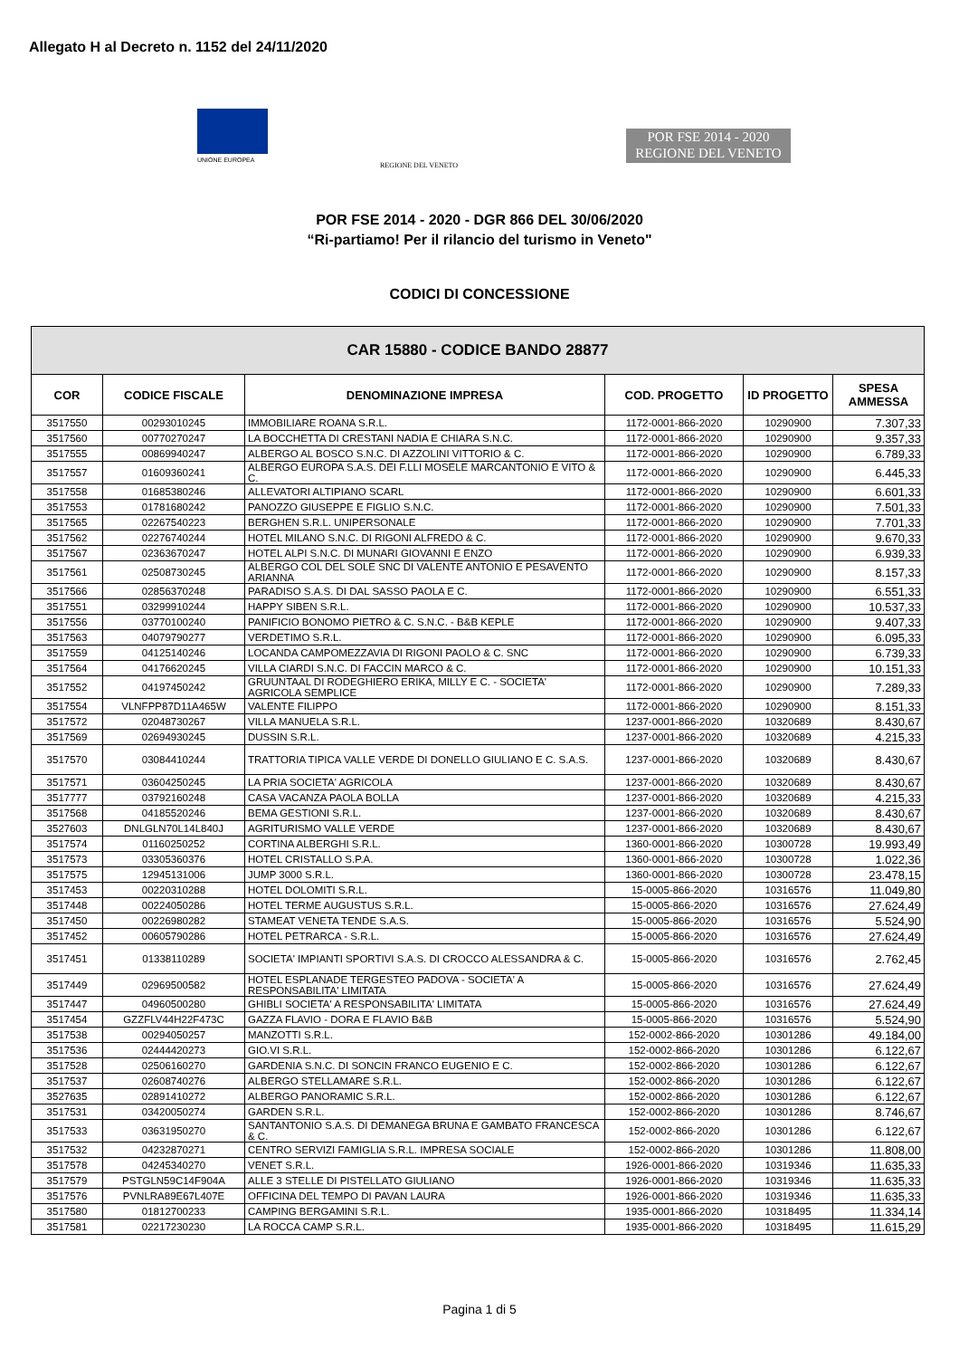Allegato H al Decreto n. 1152 del 24/11/2020
UNIONE EUROPEA
REGIONE DEL VENETO
POR FSE 2014 - 2020
REGIONE DEL VENETO
POR FSE 2014 - 2020 - DGR 866 DEL 30/06/2020
“Ri-partiamo! Per il rilancio del turismo in Veneto"
CODICI DI CONCESSIONE
| CAR 15880 - CODICE BANDO 28877 | | | | | |
| --- | --- | --- | --- | --- | --- |
| COR | CODICE FISCALE | DENOMINAZIONE IMPRESA | COD. PROGETTO | ID PROGETTO | SPESA AMMESSA |
| 3517550 | 00293010245 | IMMOBILIARE ROANA S.R.L. | 1172-0001-866-2020 | 10290900 | 7.307,33 |
| 3517560 | 00770270247 | LA BOCCHETTA DI CRESTANI NADIA E CHIARA S.N.C. | 1172-0001-866-2020 | 10290900 | 9.357,33 |
| 3517555 | 00869940247 | ALBERGO AL BOSCO S.N.C. DI AZZOLINI VITTORIO & C. | 1172-0001-866-2020 | 10290900 | 6.789,33 |
| 3517557 | 01609360241 | ALBERGO EUROPA S.A.S. DEI F.LLI MOSELE MARCANTONIO E VITO & C. | 1172-0001-866-2020 | 10290900 | 6.445,33 |
| 3517558 | 01685380246 | ALLEVATORI ALTIPIANO SCARL | 1172-0001-866-2020 | 10290900 | 6.601,33 |
| 3517553 | 01781680242 | PANOZZO GIUSEPPE E FIGLIO S.N.C. | 1172-0001-866-2020 | 10290900 | 7.501,33 |
| 3517565 | 02267540223 | BERGHEN S.R.L. UNIPERSONALE | 1172-0001-866-2020 | 10290900 | 7.701,33 |
| 3517562 | 02276740244 | HOTEL MILANO S.N.C. DI RIGONI ALFREDO & C. | 1172-0001-866-2020 | 10290900 | 9.670,33 |
| 3517567 | 02363670247 | HOTEL ALPI S.N.C. DI MUNARI GIOVANNI E ENZO | 1172-0001-866-2020 | 10290900 | 6.939,33 |
| 3517561 | 02508730245 | ALBERGO COL DEL SOLE SNC DI VALENTE ANTONIO E PESAVENTO ARIANNA | 1172-0001-866-2020 | 10290900 | 8.157,33 |
| 3517566 | 02856370248 | PARADISO S.A.S. DI DAL SASSO PAOLA E C. | 1172-0001-866-2020 | 10290900 | 6.551,33 |
| 3517551 | 03299910244 | HAPPY SIBEN S.R.L. | 1172-0001-866-2020 | 10290900 | 10.537,33 |
| 3517556 | 03770100240 | PANIFICIO BONOMO PIETRO & C. S.N.C. - B&B KEPLE | 1172-0001-866-2020 | 10290900 | 9.407,33 |
| 3517563 | 04079790277 | VERDETIMO S.R.L. | 1172-0001-866-2020 | 10290900 | 6.095,33 |
| 3517559 | 04125140246 | LOCANDA CAMPOMEZZAVIA DI RIGONI PAOLO & C. SNC | 1172-0001-866-2020 | 10290900 | 6.739,33 |
| 3517564 | 04176620245 | VILLA CIARDI S.N.C. DI FACCIN MARCO & C. | 1172-0001-866-2020 | 10290900 | 10.151,33 |
| 3517552 | 04197450242 | GRUUNTAAL DI RODEGHIERO ERIKA, MILLY E C. - SOCIETA' AGRICOLA SEMPLICE | 1172-0001-866-2020 | 10290900 | 7.289,33 |
| 3517554 | VLNFPP87D11A465W | VALENTE FILIPPO | 1172-0001-866-2020 | 10290900 | 8.151,33 |
| 3517572 | 02048730267 | VILLA MANUELA S.R.L. | 1237-0001-866-2020 | 10320689 | 8.430,67 |
| 3517569 | 02694930245 | DUSSIN S.R.L. | 1237-0001-866-2020 | 10320689 | 4.215,33 |
| 3517570 | 03084410244 | TRATTORIA TIPICA VALLE VERDE DI DONELLO GIULIANO E C. S.A.S. | 1237-0001-866-2020 | 10320689 | 8.430,67 |
| 3517571 | 03604250245 | LA PRIA SOCIETA' AGRICOLA | 1237-0001-866-2020 | 10320689 | 8.430,67 |
| 3517777 | 03792160248 | CASA VACANZA PAOLA BOLLA | 1237-0001-866-2020 | 10320689 | 4.215,33 |
| 3517568 | 04185520246 | BEMA GESTIONI S.R.L. | 1237-0001-866-2020 | 10320689 | 8.430,67 |
| 3527603 | DNLGLN70L14L840J | AGRITURISMO VALLE VERDE | 1237-0001-866-2020 | 10320689 | 8.430,67 |
| 3517574 | 01160250252 | CORTINA ALBERGHI S.R.L. | 1360-0001-866-2020 | 10300728 | 19.993,49 |
| 3517573 | 03305360376 | HOTEL CRISTALLO S.P.A. | 1360-0001-866-2020 | 10300728 | 1.022,36 |
| 3517575 | 12945131006 | JUMP 3000 S.R.L. | 1360-0001-866-2020 | 10300728 | 23.478,15 |
| 3517453 | 00220310288 | HOTEL DOLOMITI S.R.L. | 15-0005-866-2020 | 10316576 | 11.049,80 |
| 3517448 | 00224050286 | HOTEL TERME AUGUSTUS S.R.L. | 15-0005-866-2020 | 10316576 | 27.624,49 |
| 3517450 | 00226980282 | STAMEAT VENETA TENDE S.A.S. | 15-0005-866-2020 | 10316576 | 5.524,90 |
| 3517452 | 00605790286 | HOTEL PETRARCA - S.R.L. | 15-0005-866-2020 | 10316576 | 27.624,49 |
| 3517451 | 01338110289 | SOCIETA' IMPIANTI SPORTIVI S.A.S. DI CROCCO ALESSANDRA & C. | 15-0005-866-2020 | 10316576 | 2.762,45 |
| 3517449 | 02969500582 | HOTEL ESPLANADE TERGESTEO PADOVA - SOCIETA' A RESPONSABILITA' LIMITATA | 15-0005-866-2020 | 10316576 | 27.624,49 |
| 3517447 | 04960500280 | GHIBLI SOCIETA' A RESPONSABILITA' LIMITATA | 15-0005-866-2020 | 10316576 | 27.624,49 |
| 3517454 | GZZFLV44H22F473C | GAZZA FLAVIO - DORA E FLAVIO B&B | 15-0005-866-2020 | 10316576 | 5.524,90 |
| 3517538 | 00294050257 | MANZOTTI S.R.L. | 152-0002-866-2020 | 10301286 | 49.184,00 |
| 3517536 | 02444420273 | GIO.VI S.R.L. | 152-0002-866-2020 | 10301286 | 6.122,67 |
| 3517528 | 02506160270 | GARDENIA S.N.C. DI SONCIN FRANCO EUGENIO E C. | 152-0002-866-2020 | 10301286 | 6.122,67 |
| 3517537 | 02608740276 | ALBERGO STELLAMARE S.R.L. | 152-0002-866-2020 | 10301286 | 6.122,67 |
| 3527635 | 02891410272 | ALBERGO PANORAMIC S.R.L. | 152-0002-866-2020 | 10301286 | 6.122,67 |
| 3517531 | 03420050274 | GARDEN S.R.L. | 152-0002-866-2020 | 10301286 | 8.746,67 |
| 3517533 | 03631950270 | SANTANTONIO S.A.S. DI DEMANEGA BRUNA E GAMBATO FRANCESCA & C. | 152-0002-866-2020 | 10301286 | 6.122,67 |
| 3517532 | 04232870271 | CENTRO SERVIZI FAMIGLIA S.R.L. IMPRESA SOCIALE | 152-0002-866-2020 | 10301286 | 11.808,00 |
| 3517578 | 04245340270 | VENET S.R.L. | 1926-0001-866-2020 | 10319346 | 11.635,33 |
| 3517579 | PSTGLN59C14F904A | ALLE 3 STELLE DI PISTELLATO GIULIANO | 1926-0001-866-2020 | 10319346 | 11.635,33 |
| 3517576 | PVNLRA89E67L407E | OFFICINA DEL TEMPO DI PAVAN LAURA | 1926-0001-866-2020 | 10319346 | 11.635,33 |
| 3517580 | 01812700233 | CAMPING BERGAMINI S.R.L. | 1935-0001-866-2020 | 10318495 | 11.334,14 |
| 3517581 | 02217230230 | LA ROCCA CAMP S.R.L. | 1935-0001-866-2020 | 10318495 | 11.615,29 |
Pagina 1 di 5